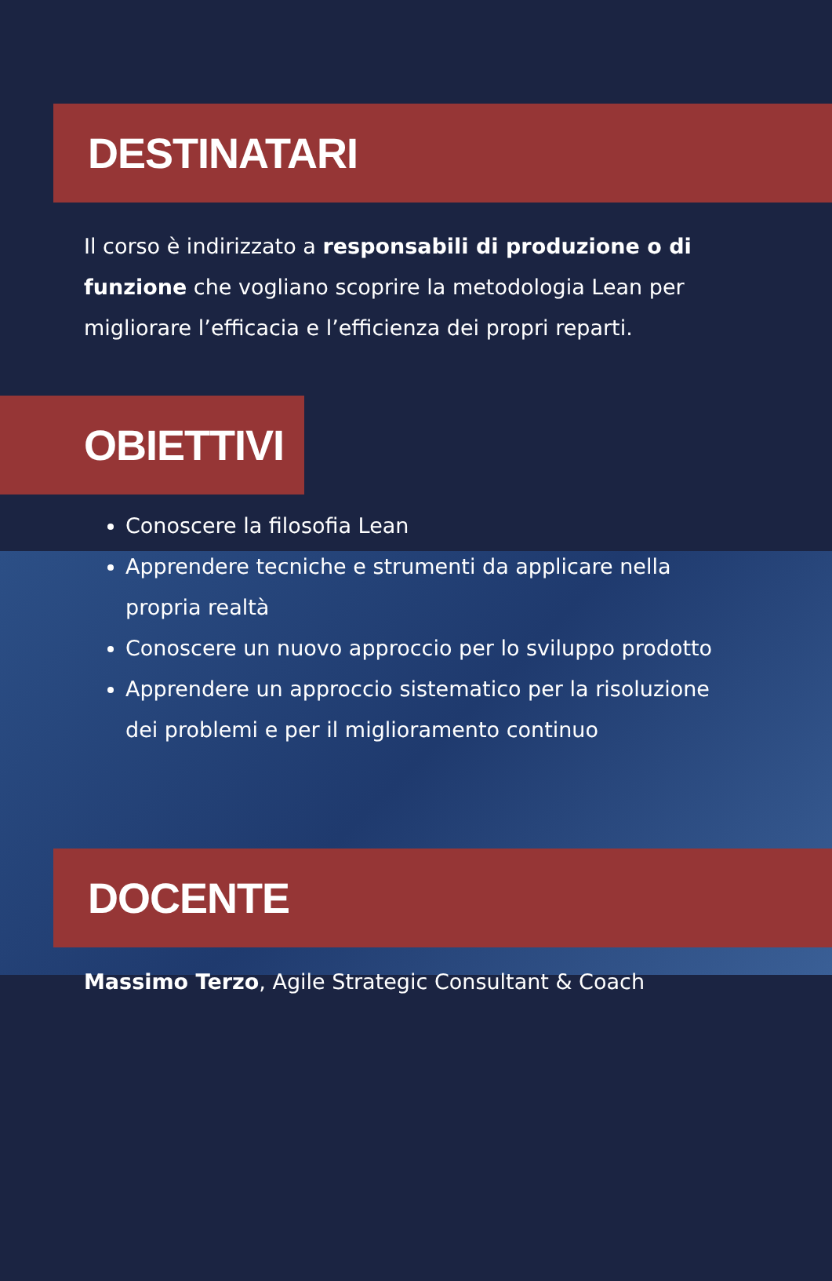DESTINATARI
Il corso è indirizzato a responsabili di produzione o di funzione che vogliano scoprire la metodologia Lean per migliorare l’efficacia e l’efficienza dei propri reparti.
OBIETTIVI
Conoscere la filosofia Lean
Apprendere tecniche e strumenti da applicare nella propria realtà
Conoscere un nuovo approccio per lo sviluppo prodotto
Apprendere un approccio sistematico per la risoluzione dei problemi e per il miglioramento continuo
DOCENTE
Massimo Terzo, Agile Strategic Consultant & Coach